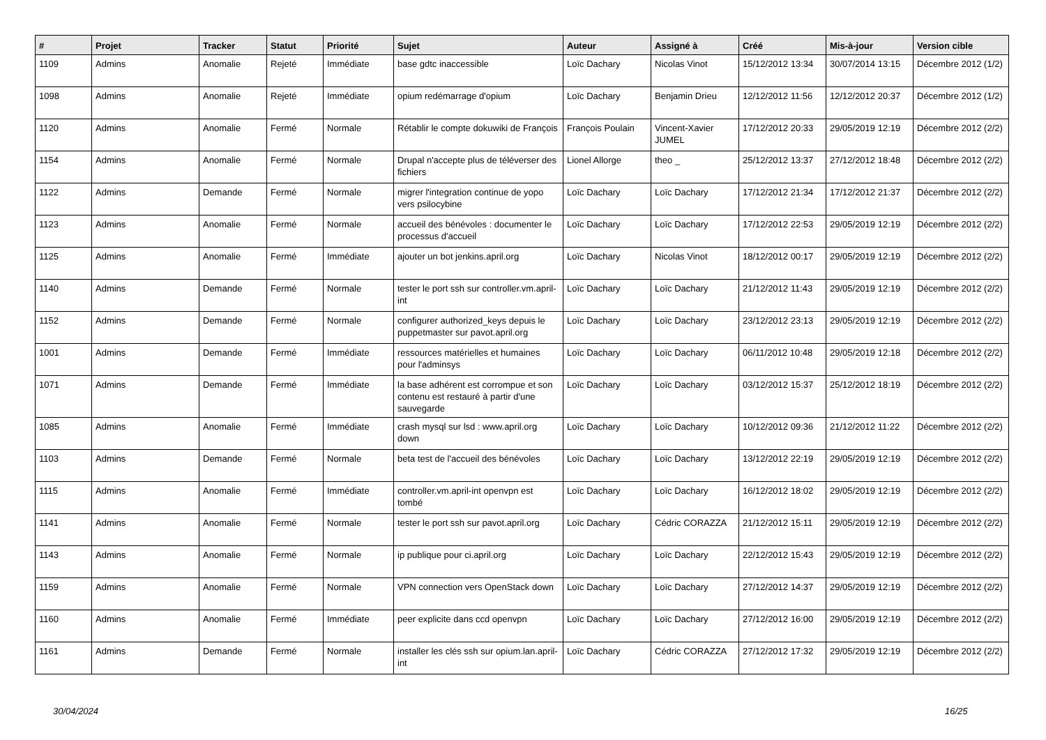| # | Projet | Tracker | Statut | Priorité | Sujet | Auteur | Assigné à | Créé | Mis-à-jour | Version cible |
| --- | --- | --- | --- | --- | --- | --- | --- | --- | --- | --- |
| 1109 | Admins | Anomalie | Rejeté | Immédiate | base gdtc inaccessible | Loïc Dachary | Nicolas Vinot | 15/12/2012 13:34 | 30/07/2014 13:15 | Décembre 2012 (1/2) |
| 1098 | Admins | Anomalie | Rejeté | Immédiate | opium redémarrage d'opium | Loïc Dachary | Benjamin Drieu | 12/12/2012 11:56 | 12/12/2012 20:37 | Décembre 2012 (1/2) |
| 1120 | Admins | Anomalie | Fermé | Normale | Rétablir le compte dokuwiki de François | François Poulain | Vincent-Xavier JUMEL | 17/12/2012 20:33 | 29/05/2019 12:19 | Décembre 2012 (2/2) |
| 1154 | Admins | Anomalie | Fermé | Normale | Drupal n'accepte plus de téléverser des fichiers | Lionel Allorge | theo _ | 25/12/2012 13:37 | 27/12/2012 18:48 | Décembre 2012 (2/2) |
| 1122 | Admins | Demande | Fermé | Normale | migrer l'integration continue de yopo vers psilocybine | Loïc Dachary | Loïc Dachary | 17/12/2012 21:34 | 17/12/2012 21:37 | Décembre 2012 (2/2) |
| 1123 | Admins | Anomalie | Fermé | Normale | accueil des bénévoles : documenter le processus d'accueil | Loïc Dachary | Loïc Dachary | 17/12/2012 22:53 | 29/05/2019 12:19 | Décembre 2012 (2/2) |
| 1125 | Admins | Anomalie | Fermé | Immédiate | ajouter un bot jenkins.april.org | Loïc Dachary | Nicolas Vinot | 18/12/2012 00:17 | 29/05/2019 12:19 | Décembre 2012 (2/2) |
| 1140 | Admins | Demande | Fermé | Normale | tester le port ssh sur controller.vm.april-int | Loïc Dachary | Loïc Dachary | 21/12/2012 11:43 | 29/05/2019 12:19 | Décembre 2012 (2/2) |
| 1152 | Admins | Demande | Fermé | Normale | configurer authorized_keys depuis le puppetmaster sur pavot.april.org | Loïc Dachary | Loïc Dachary | 23/12/2012 23:13 | 29/05/2019 12:19 | Décembre 2012 (2/2) |
| 1001 | Admins | Demande | Fermé | Immédiate | ressources matérielles et humaines pour l'adminsys | Loïc Dachary | Loïc Dachary | 06/11/2012 10:48 | 29/05/2019 12:18 | Décembre 2012 (2/2) |
| 1071 | Admins | Demande | Fermé | Immédiate | la base adhérent est corrompue et son contenu est restauré à partir d'une sauvegarde | Loïc Dachary | Loïc Dachary | 03/12/2012 15:37 | 25/12/2012 18:19 | Décembre 2012 (2/2) |
| 1085 | Admins | Anomalie | Fermé | Immédiate | crash mysql sur lsd : www.april.org down | Loïc Dachary | Loïc Dachary | 10/12/2012 09:36 | 21/12/2012 11:22 | Décembre 2012 (2/2) |
| 1103 | Admins | Demande | Fermé | Normale | beta test de l'accueil des bénévoles | Loïc Dachary | Loïc Dachary | 13/12/2012 22:19 | 29/05/2019 12:19 | Décembre 2012 (2/2) |
| 1115 | Admins | Anomalie | Fermé | Immédiate | controller.vm.april-int openvpn est tombé | Loïc Dachary | Loïc Dachary | 16/12/2012 18:02 | 29/05/2019 12:19 | Décembre 2012 (2/2) |
| 1141 | Admins | Anomalie | Fermé | Normale | tester le port ssh sur pavot.april.org | Loïc Dachary | Cédric CORAZZA | 21/12/2012 15:11 | 29/05/2019 12:19 | Décembre 2012 (2/2) |
| 1143 | Admins | Anomalie | Fermé | Normale | ip publique pour ci.april.org | Loïc Dachary | Loïc Dachary | 22/12/2012 15:43 | 29/05/2019 12:19 | Décembre 2012 (2/2) |
| 1159 | Admins | Anomalie | Fermé | Normale | VPN connection vers OpenStack down | Loïc Dachary | Loïc Dachary | 27/12/2012 14:37 | 29/05/2019 12:19 | Décembre 2012 (2/2) |
| 1160 | Admins | Anomalie | Fermé | Immédiate | peer explicite dans ccd openvpn | Loïc Dachary | Loïc Dachary | 27/12/2012 16:00 | 29/05/2019 12:19 | Décembre 2012 (2/2) |
| 1161 | Admins | Demande | Fermé | Normale | installer les clés ssh sur opium.lan.april-int | Loïc Dachary | Cédric CORAZZA | 27/12/2012 17:32 | 29/05/2019 12:19 | Décembre 2012 (2/2) |
30/04/2024 16/25